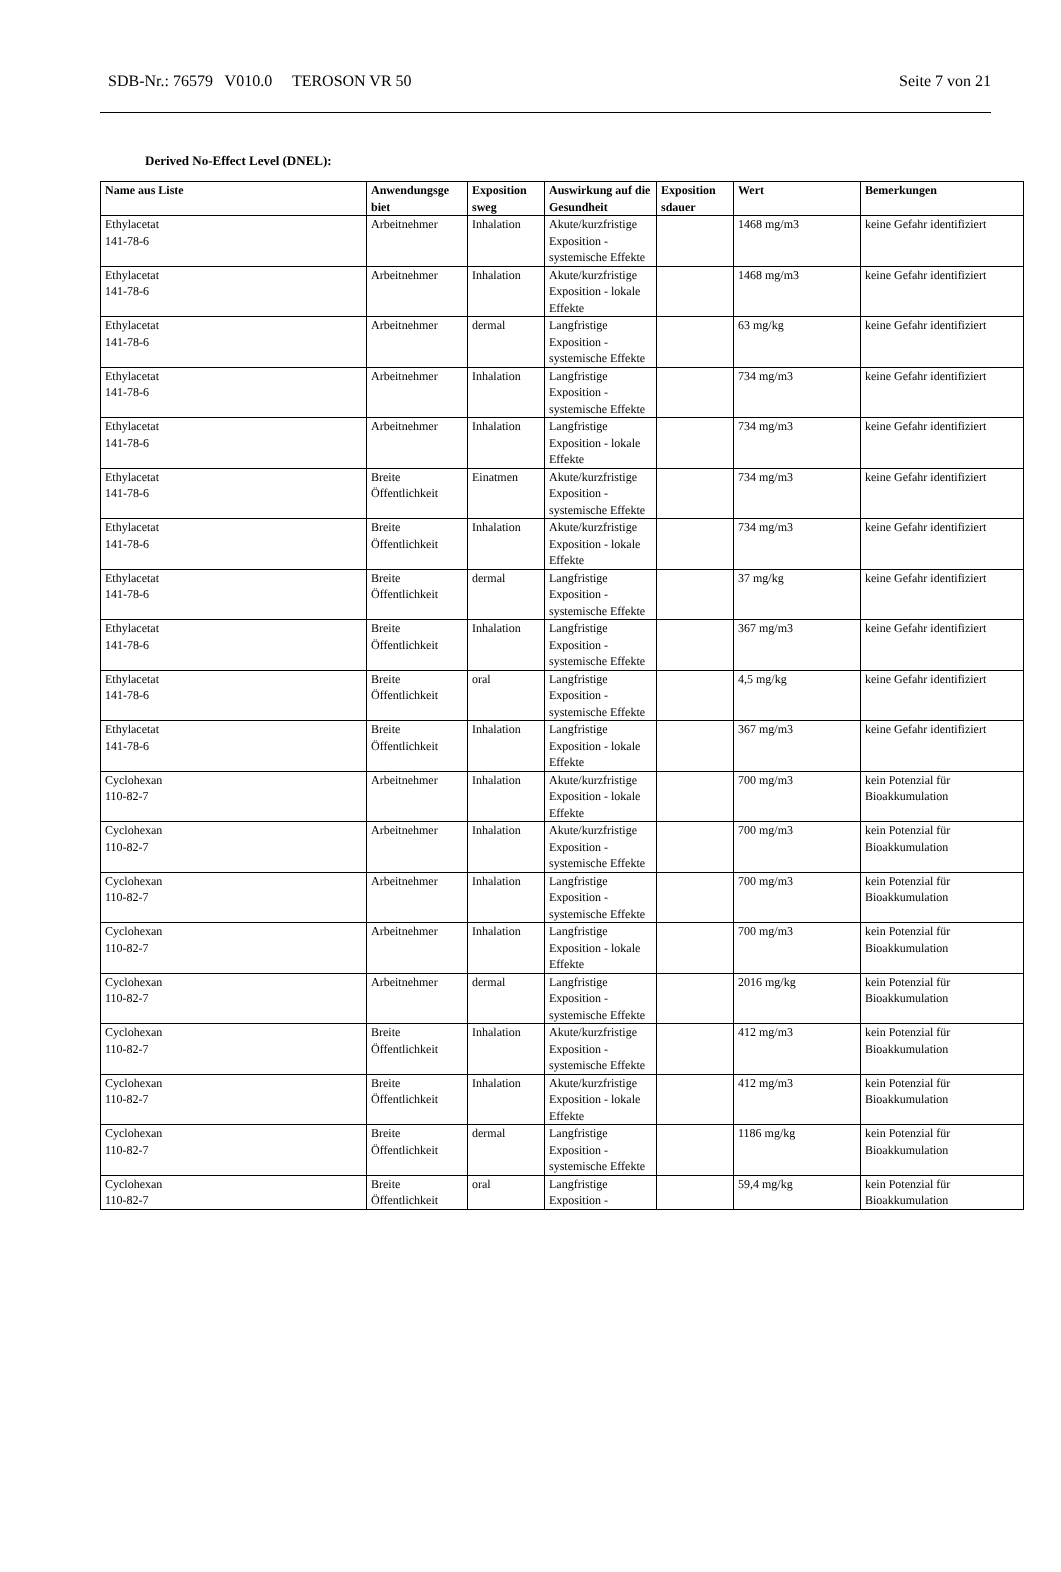SDB-Nr.: 76579 V010.0 TEROSON VR 50 Seite 7 von 21
Derived No-Effect Level (DNEL):
| Name aus Liste | Anwendungsge biet | Exposition sweg | Auswirkung auf die Gesundheit | Exposition sdauer | Wert | Bemerkungen |
| --- | --- | --- | --- | --- | --- | --- |
| Ethylacetat 141-78-6 | Arbeitnehmer | Inhalation | Akute/kurzfristige Exposition - systemische Effekte | | 1468 mg/m3 | keine Gefahr identifiziert |
| Ethylacetat 141-78-6 | Arbeitnehmer | Inhalation | Akute/kurzfristige Exposition - lokale Effekte | | 1468 mg/m3 | keine Gefahr identifiziert |
| Ethylacetat 141-78-6 | Arbeitnehmer | dermal | Langfristige Exposition - systemische Effekte | | 63 mg/kg | keine Gefahr identifiziert |
| Ethylacetat 141-78-6 | Arbeitnehmer | Inhalation | Langfristige Exposition - systemische Effekte | | 734 mg/m3 | keine Gefahr identifiziert |
| Ethylacetat 141-78-6 | Arbeitnehmer | Inhalation | Langfristige Exposition - lokale Effekte | | 734 mg/m3 | keine Gefahr identifiziert |
| Ethylacetat 141-78-6 | Breite Öffentlichkeit | Einatmen | Akute/kurzfristige Exposition - systemische Effekte | | 734 mg/m3 | keine Gefahr identifiziert |
| Ethylacetat 141-78-6 | Breite Öffentlichkeit | Inhalation | Akute/kurzfristige Exposition - lokale Effekte | | 734 mg/m3 | keine Gefahr identifiziert |
| Ethylacetat 141-78-6 | Breite Öffentlichkeit | dermal | Langfristige Exposition - systemische Effekte | | 37 mg/kg | keine Gefahr identifiziert |
| Ethylacetat 141-78-6 | Breite Öffentlichkeit | Inhalation | Langfristige Exposition - systemische Effekte | | 367 mg/m3 | keine Gefahr identifiziert |
| Ethylacetat 141-78-6 | Breite Öffentlichkeit | oral | Langfristige Exposition - systemische Effekte | | 4,5 mg/kg | keine Gefahr identifiziert |
| Ethylacetat 141-78-6 | Breite Öffentlichkeit | Inhalation | Langfristige Exposition - lokale Effekte | | 367 mg/m3 | keine Gefahr identifiziert |
| Cyclohexan 110-82-7 | Arbeitnehmer | Inhalation | Akute/kurzfristige Exposition - lokale Effekte | | 700 mg/m3 | kein Potenzial für Bioakkumulation |
| Cyclohexan 110-82-7 | Arbeitnehmer | Inhalation | Akute/kurzfristige Exposition - systemische Effekte | | 700 mg/m3 | kein Potenzial für Bioakkumulation |
| Cyclohexan 110-82-7 | Arbeitnehmer | Inhalation | Langfristige Exposition - systemische Effekte | | 700 mg/m3 | kein Potenzial für Bioakkumulation |
| Cyclohexan 110-82-7 | Arbeitnehmer | Inhalation | Langfristige Exposition - lokale Effekte | | 700 mg/m3 | kein Potenzial für Bioakkumulation |
| Cyclohexan 110-82-7 | Arbeitnehmer | dermal | Langfristige Exposition - systemische Effekte | | 2016 mg/kg | kein Potenzial für Bioakkumulation |
| Cyclohexan 110-82-7 | Breite Öffentlichkeit | Inhalation | Akute/kurzfristige Exposition - systemische Effekte | | 412 mg/m3 | kein Potenzial für Bioakkumulation |
| Cyclohexan 110-82-7 | Breite Öffentlichkeit | Inhalation | Akute/kurzfristige Exposition - lokale Effekte | | 412 mg/m3 | kein Potenzial für Bioakkumulation |
| Cyclohexan 110-82-7 | Breite Öffentlichkeit | dermal | Langfristige Exposition - systemische Effekte | | 1186 mg/kg | kein Potenzial für Bioakkumulation |
| Cyclohexan 110-82-7 | Breite Öffentlichkeit | oral | Langfristige Exposition - | | 59,4 mg/kg | kein Potenzial für Bioakkumulation |